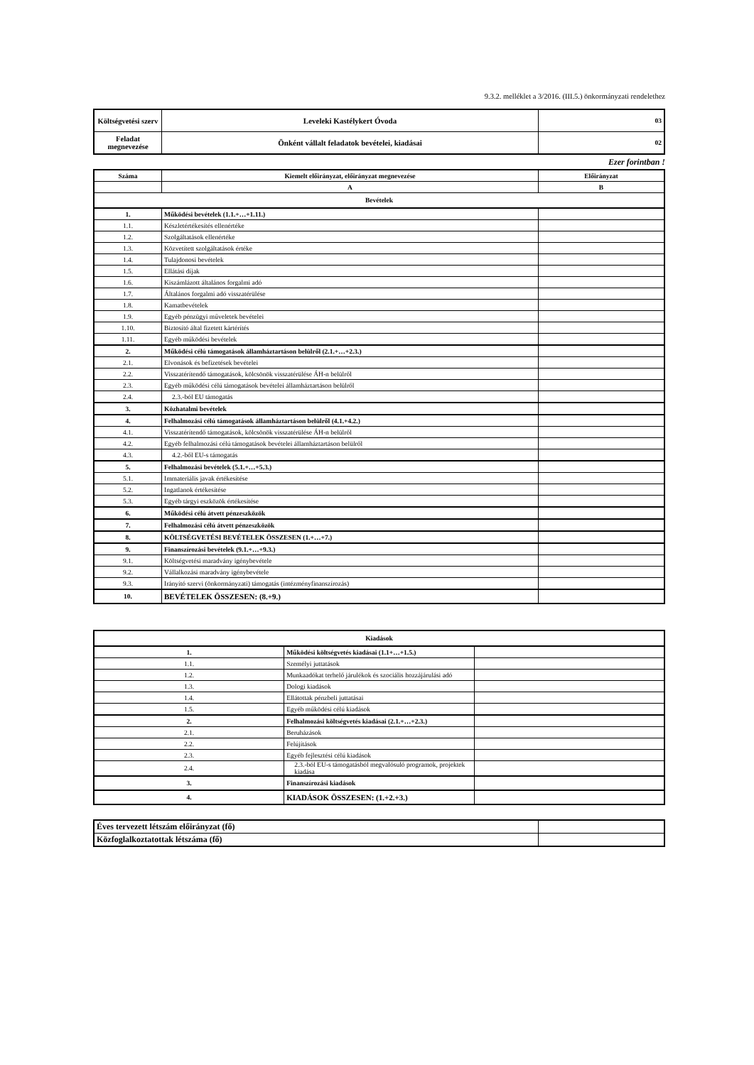9.3.2. melléklet a 3/2016. (III.5.) önkormányzati rendelethez
| Költségvetési szerv | Leveleki Kastélykert Óvoda | 03 |
| Feladat megnevezése | Önként vállalt feladatok bevételei, kiadásai | 02 |
Ezer forintban !
| Száma | Kiemelt előirányzat, előirányzat megnevezése | Előirányzat |
| | A | B |
| Bevételek | | |
| 1. | Működési bevételek (1.1.+…+1.11.) | |
| 1.1. | Készletértékesítés ellenértéke | |
| 1.2. | Szolgáltatások ellenértéke | |
| 1.3. | Közvetített szolgáltatások értéke | |
| 1.4. | Tulajdonosi bevételek | |
| 1.5. | Ellátási díjak | |
| 1.6. | Kiszámlázott általános forgalmi adó | |
| 1.7. | Általános forgalmi adó visszatérülése | |
| 1.8. | Kamatbevételek | |
| 1.9. | Egyéb pénzügyi műveletek bevételei | |
| 1.10. | Biztosító által fizetett kártérítés | |
| 1.11. | Egyéb működési bevételek | |
| 2. | Működési célú támogatások államháztartáson belülről (2.1.+…+2.3.) | |
| 2.1. | Elvonások és befizetések bevételei | |
| 2.2. | Visszatérítendő támogatások, kölcsönök visszatérülése ÁH-n belülről | |
| 2.3. | Egyéb működési célú támogatások bevételei államháztartáson belülről | |
| 2.4. | 2.3.-ból EU támogatás | |
| 3. | Közhatalmi bevételek | |
| 4. | Felhalmozási célú támogatások államháztartáson belülről (4.1.+4.2.) | |
| 4.1. | Visszatérítendő támogatások, kölcsönök visszatérülése ÁH-n belülről | |
| 4.2. | Egyéb felhalmozási célú támogatások bevételei államháztartáson belülről | |
| 4.3. | 4.2.-ből EU-s támogatás | |
| 5. | Felhalmozási bevételek (5.1.+…+5.3.) | |
| 5.1. | Immateriális javak értékesítése | |
| 5.2. | Ingatlanok értékesítése | |
| 5.3. | Egyéb tárgyi eszközök értékesítése | |
| 6. | Működési célú átvett pénzeszközök | |
| 7. | Felhalmozási célú átvett pénzeszközök | |
| 8. | KÖLTSÉGVETÉSI BEVÉTELEK ÖSSZESEN (1.+…+7.) | |
| 9. | Finanszírozási bevételek (9.1.+…+9.3.) | |
| 9.1. | Költségvetési maradvány igénybevétele | |
| 9.2. | Vállalkozási maradvány igénybevétele | |
| 9.3. | Irányító szervi (önkormányzati) támogatás (intézményfinanszírozás) | |
| 10. | BEVÉTELEK ÖSSZESEN: (8.+9.) | |
| Kiadások | | |
| 1. | Működési költségvetés kiadásai (1.1+…+1.5.) | |
| 1.1. | Személyi juttatások | |
| 1.2. | Munkaadókat terhelő járulékok és szociális hozzájárulási adó | |
| 1.3. | Dologi kiadások | |
| 1.4. | Ellátottak pénzbeli juttatásai | |
| 1.5. | Egyéb működési célú kiadások | |
| 2. | Felhalmozási költségvetés kiadásai (2.1.+…+2.3.) | |
| 2.1. | Beruházások | |
| 2.2. | Felújítások | |
| 2.3. | Egyéb fejlesztési célú kiadások | |
| 2.4. | 2.3.-ból EU-s támogatásból megvalósuló programok, projektek kiadása | |
| 3. | Finanszírozási kiadások | |
| 4. | KIADÁSOK ÖSSZESEN: (1.+2.+3.) | |
| Éves tervezett létszám előirányzat (fő) | |
| Közfoglalkoztatottak létszáma (fő) | |